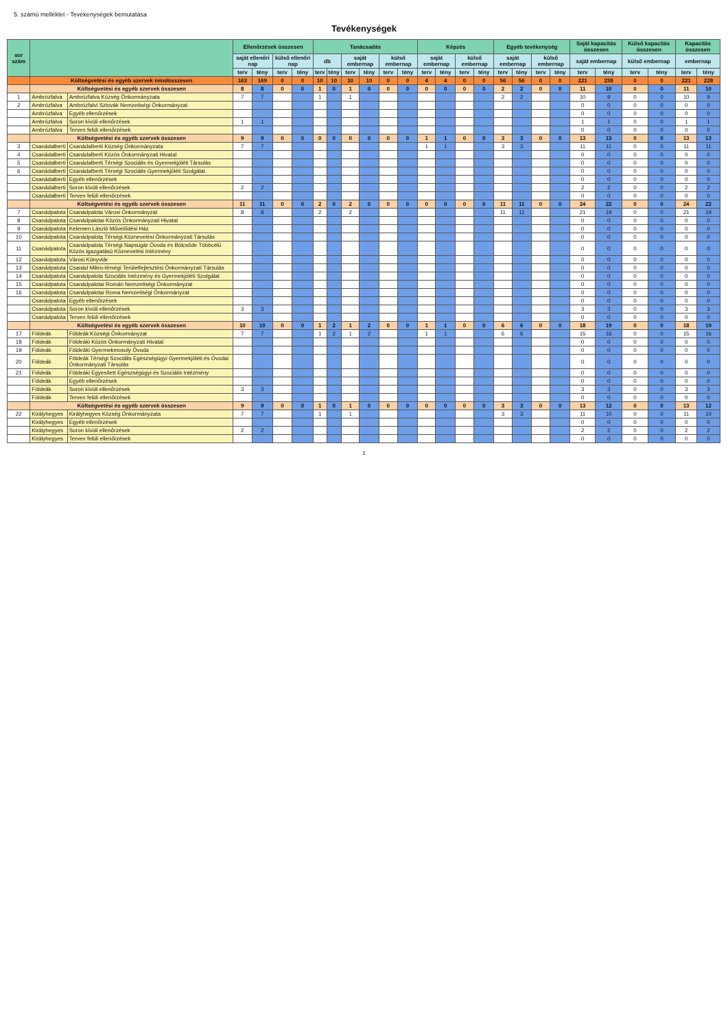5. számú melléklet - Tevékenységek bemutatása
Tevékenységek
| sor szám | | | Ellenőrzések összesen | | | | Tanácsadás | | | | | | Képzés | | | | Egyéb tevékenység | | | | Saját kapacitás összesen | | Külső kapacitás összesen | | Kapacitás összesen | |
| --- | --- | --- | --- | --- | --- | --- | --- | --- | --- | --- | --- | --- | --- | --- | --- | --- | --- | --- | --- | --- | --- | --- | --- | --- | --- | --- |
| | | | saját ellenőri nap | | külső ellenőri nap | | db | | saját embernap | | külső embernap | | saját embernap | | külső embernap | | saját embernap | | külső embernap | | saját embernap | | külső embernap | | embernap | |
| | | | terv | tény | terv | tény | terv | tény | terv | tény | terv | tény | terv | tény | terv | tény | terv | tény | terv | tény | terv | tény | terv | tény | terv | tény |
| | Költségvetési és egyéb szervek mindösszesen | | 163 | 169 | 0 | 0 | 10 | 10 | 10 | 10 | 0 | 0 | 4 | 4 | 0 | 0 | 56 | 56 | 0 | 0 | 221 | 238 | 0 | 0 | 221 | 228 |
| | Költségvetési és egyéb szervek összesen | | 8 | 8 | 0 | 0 | 1 | 0 | 1 | 0 | 0 | 0 | 0 | 0 | 0 | 0 | 2 | 2 | 0 | 0 | 11 | 10 | 0 | 0 | 11 | 10 |
| 1 | Ambrózfalva | Ambrózfalva Község Önkormányzata | 7 | 7 | | | 1 | | 1 | | | | | | | | 2 | 2 | | | 10 | 9 | 0 | 0 | 10 | 9 |
| 2 | Ambrózfalva | Ambrózfalvi Szlovák Nemzetiségi Önkormányzat | | | | | | | | | | | | | | | | | | | 0 | 0 | 0 | 0 | 0 | 0 |
| | Ambrózfalva | Egyéb ellenőrzések | | | | | | | | | | | | | | | | | | | 0 | 0 | 0 | 0 | 0 | 0 |
| | Ambrózfalva | Soron kívüli ellenőrzések | 1 | 1 | | | | | | | | | | | | | | | | | 1 | 1 | 0 | 0 | 1 | 1 |
| | Ambrózfalva | Terven felüli ellenőrzések | | | | | | | | | | | | | | | | | | | 0 | 0 | 0 | 0 | 0 | 0 |
| | Költségvetési és egyéb szervek összesen | | 9 | 9 | 0 | 0 | 0 | 0 | 0 | 0 | 0 | 0 | 1 | 1 | 0 | 0 | 3 | 3 | 0 | 0 | 13 | 13 | 0 | 0 | 13 | 13 |
| 3 | Csanádalberti | Csanádalberti Község Önkormányzata | 7 | 7 | | | | | | | | | 1 | 1 | | | 3 | 3 | | | 11 | 11 | 0 | 0 | 11 | 11 |
| 4 | Csanádalberti | Csanádalberti Közös Önkormányzati Hivatal | | | | | | | | | | | | | | | | | | | 0 | 0 | 0 | 0 | 0 | 0 |
| 5 | Csanádalberti | Csanádalberti Térségi Szociális és Gyermekjóléti Társulás | | | | | | | | | | | | | | | | | | | 0 | 0 | 0 | 0 | 0 | 0 |
| 6 | Csanádalberti | Csanádalberti Térségi Szociális Gyermekjóléti Szolgálat | | | | | | | | | | | | | | | | | | | 0 | 0 | 0 | 0 | 0 | 0 |
| | Csanádalberti | Egyéb ellenőrzések | | | | | | | | | | | | | | | | | | | 0 | 0 | 0 | 0 | 0 | 0 |
| | Csanádalberti | Soron kívüli ellenőrzések | 2 | 2 | | | | | | | | | | | | | | | | | 2 | 2 | 0 | 0 | 2 | 2 |
| | Csanádalberti | Terven felüli ellenőrzések | | | | | | | | | | | | | | | | | | | 0 | 0 | 0 | 0 | 0 | 0 |
| | Költségvetési és egyéb szervek összesen | | 11 | 11 | 0 | 0 | 2 | 0 | 2 | 0 | 0 | 0 | 0 | 0 | 0 | 0 | 11 | 11 | 0 | 0 | 24 | 22 | 0 | 0 | 24 | 22 |
| 7 | Csanádpalota | Csanádpalota Városi Önkormányzat | 8 | 8 | | | 2 | | 2 | | | | | | | | 11 | 11 | | | 21 | 19 | 0 | 0 | 21 | 19 |
| 8 | Csanádpalota | Csanádpalotai Közös Önkormányzati Hivatal | | | | | | | | | | | | | | | | | | | 0 | 0 | 0 | 0 | 0 | 0 |
| 9 | Csanádpalota | Kelemen László Művelődési Ház | | | | | | | | | | | | | | | | | | | 0 | 0 | 0 | 0 | 0 | 0 |
| 10 | Csanádpalota | Csanádpalota Térségi Köznevelési Önkormányzati Társulás | | | | | | | | | | | | | | | | | | | 0 | 0 | 0 | 0 | 0 | 0 |
| 11 | Csanádpalota | Csanádpalota Térségi Napsugár Óvoda és Bölcsőde Többcélú Közös Igazgatású Köznevelési Intézmény | | | | | | | | | | | | | | | | | | | 0 | 0 | 0 | 0 | 0 | 0 |
| 12 | Csanádpalota | Városi Könyvtár | | | | | | | | | | | | | | | | | | | 0 | 0 | 0 | 0 | 0 | 0 |
| 13 | Csanádpalota | Csanád Mikro-térségi Területfejlesztési Önkormányzati Társulás | | | | | | | | | | | | | | | | | | | 0 | 0 | 0 | 0 | 0 | 0 |
| 14 | Csanádpalota | Csanádpalota Szociális Intézmény és Gyermekjóléti Szolgálat | | | | | | | | | | | | | | | | | | | 0 | 0 | 0 | 0 | 0 | 0 |
| 15 | Csanádpalota | Csanádpalotai Román Nemzetiségi Önkormányzat | | | | | | | | | | | | | | | | | | | 0 | 0 | 0 | 0 | 0 | 0 |
| 16 | Csanádpalota | Csanádpalotai Roma Nemzetiségi Önkormányzat | | | | | | | | | | | | | | | | | | | 0 | 0 | 0 | 0 | 0 | 0 |
| | Csanádpalota | Egyéb ellenőrzések | | | | | | | | | | | | | | | | | | | 0 | 0 | 0 | 0 | 0 | 0 |
| | Csanádpalota | Soron kívüli ellenőrzések | 3 | 3 | | | | | | | | | | | | | | | | | 3 | 3 | 0 | 0 | 3 | 3 |
| | Csanádpalota | Terven felüli ellenőrzések | | | | | | | | | | | | | | | | | | | 0 | 0 | 0 | 0 | 0 | 0 |
| | Költségvetési és egyéb szervek összesen | | 10 | 10 | 0 | 0 | 1 | 2 | 1 | 2 | 0 | 0 | 1 | 1 | 0 | 0 | 6 | 6 | 0 | 0 | 18 | 19 | 0 | 0 | 18 | 19 |
| 17 | Földeák | Földeák Községi Önkormányzat | 7 | 7 | | | 1 | 2 | 1 | 2 | | | 1 | 1 | | | 6 | 6 | | | 15 | 16 | 0 | 0 | 15 | 16 |
| 18 | Földeák | Földeáki Közös Önkormányzati Hivatal | | | | | | | | | | | | | | | | | | | 0 | 0 | 0 | 0 | 0 | 0 |
| 19 | Földeák | Földeáki Gyermekmosoly Óvoda | | | | | | | | | | | | | | | | | | | 0 | 0 | 0 | 0 | 0 | 0 |
| 20 | Földeák | Földeák Térségi Szociális Egészségügyi Gyermekjóléti és Óvodai Önkormányzati Társulás | | | | | | | | | | | | | | | | | | | 0 | 0 | 0 | 0 | 0 | 0 |
| 21 | Földeák | Földeáki Egyesített Egészségügyi és Szociális Intézmény | | | | | | | | | | | | | | | | | | | 0 | 0 | 0 | 0 | 0 | 0 |
| | Földeák | Egyéb ellenőrzések | | | | | | | | | | | | | | | | | | | 0 | 0 | 0 | 0 | 0 | 0 |
| | Földeák | Soron kívüli ellenőrzések | 3 | 3 | | | | | | | | | | | | | | | | | 3 | 3 | 0 | 0 | 3 | 3 |
| | Földeák | Terven felüli ellenőrzések | | | | | | | | | | | | | | | | | | | 0 | 0 | 0 | 0 | 0 | 0 |
| | Költségvetési és egyéb szervek összesen | | 9 | 9 | 0 | 0 | 1 | 0 | 1 | 0 | 0 | 0 | 0 | 0 | 0 | 0 | 3 | 3 | 0 | 0 | 13 | 12 | 0 | 0 | 13 | 12 |
| 22 | Királyhegyes | Királyhegyes Község Önkormányzata | 7 | 7 | | | 1 | | 1 | | | | | | | | 3 | 3 | | | 11 | 10 | 0 | 0 | 11 | 10 |
| | Királyhegyes | Egyéb ellenőrzések | | | | | | | | | | | | | | | | | | | 0 | 0 | 0 | 0 | 0 | 0 |
| | Királyhegyes | Soron kívüli ellenőrzések | 2 | 2 | | | | | | | | | | | | | | | | | 2 | 2 | 0 | 0 | 2 | 2 |
| | Királyhegyes | Terven felüli ellenőrzések | | | | | | | | | | | | | | | | | | | 0 | 0 | 0 | 0 | 0 | 0 |
1